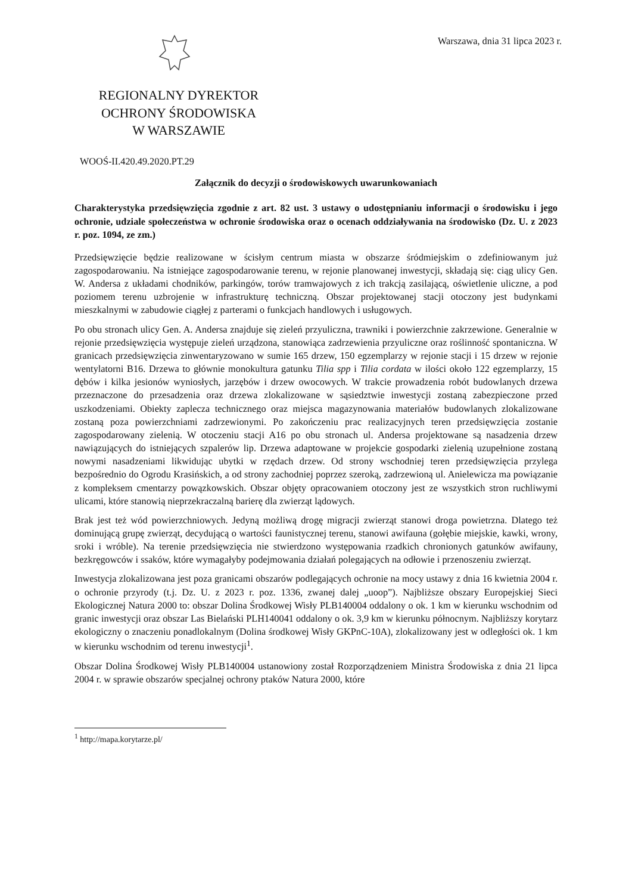Warszawa, dnia 31 lipca 2023 r.
REGIONALNY DYREKTOR
OCHRONY ŚRODOWISKA
W WARSZAWIE
WOOŚ-II.420.49.2020.PT.29
Załącznik do decyzji o środowiskowych uwarunkowaniach
Charakterystyka przedsięwzięcia zgodnie z art. 82 ust. 3 ustawy o udostępnianiu informacji o środowisku i jego ochronie, udziale społeczeństwa w ochronie środowiska oraz o ocenach oddziaływania na środowisko (Dz. U. z 2023 r. poz. 1094, ze zm.)
Przedsięwzięcie będzie realizowane w ścisłym centrum miasta w obszarze śródmiejskim o zdefiniowanym już zagospodarowaniu. Na istniejące zagospodarowanie terenu, w rejonie planowanej inwestycji, składają się: ciąg ulicy Gen. W. Andersa z układami chodników, parkingów, torów tramwajowych z ich trakcją zasilającą, oświetlenie uliczne, a pod poziomem terenu uzbrojenie w infrastrukturę techniczną. Obszar projektowanej stacji otoczony jest budynkami mieszkalnymi w zabudowie ciągłej z parterami o funkcjach handlowych i usługowych.
Po obu stronach ulicy Gen. A. Andersa znajduje się zieleń przyuliczna, trawniki i powierzchnie zakrzewione. Generalnie w rejonie przedsięwzięcia występuje zieleń urządzona, stanowiąca zadrzewienia przyuliczne oraz roślinność spontaniczna. W granicach przedsięwzięcia zinwentaryzowano w sumie 165 drzew, 150 egzemplarzy w rejonie stacji i 15 drzew w rejonie wentylatorni B16. Drzewa to głównie monokultura gatunku Tilia spp i Tilia cordata w ilości około 122 egzemplarzy, 15 dębów i kilka jesionów wyniosłych, jarzębów i drzew owocowych. W trakcie prowadzenia robót budowlanych drzewa przeznaczone do przesadzenia oraz drzewa zlokalizowane w sąsiedztwie inwestycji zostaną zabezpieczone przed uszkodzeniami. Obiekty zaplecza technicznego oraz miejsca magazynowania materiałów budowlanych zlokalizowane zostaną poza powierzchniami zadrzewionymi. Po zakończeniu prac realizacyjnych teren przedsięwzięcia zostanie zagospodarowany zielenią. W otoczeniu stacji A16 po obu stronach ul. Andersa projektowane są nasadzenia drzew nawiązujących do istniejących szpalerów lip. Drzewa adaptowane w projekcie gospodarki zielenią uzupełnione zostaną nowymi nasadzeniami likwidując ubytki w rzędach drzew. Od strony wschodniej teren przedsięwzięcia przylega bezpośrednio do Ogrodu Krasińskich, a od strony zachodniej poprzez szeroką, zadrzewioną ul. Anielewicza ma powiązanie z kompleksem cmentarzy powązkowskich. Obszar objęty opracowaniem otoczony jest ze wszystkich stron ruchliwymi ulicami, które stanowią nieprzekraczalną barierę dla zwierząt lądowych.
Brak jest też wód powierzchniowych. Jedyną możliwą drogę migracji zwierząt stanowi droga powietrzna. Dlatego też dominującą grupę zwierząt, decydującą o wartości faunistycznej terenu, stanowi awifauna (gołębie miejskie, kawki, wrony, sroki i wróble). Na terenie przedsięwzięcia nie stwierdzono występowania rzadkich chronionych gatunków awifauny, bezkręgowców i ssaków, które wymagałyby podejmowania działań polegających na odłowie i przenoszeniu zwierząt.
Inwestycja zlokalizowana jest poza granicami obszarów podlegających ochronie na mocy ustawy z dnia 16 kwietnia 2004 r. o ochronie przyrody (t.j. Dz. U. z 2023 r. poz. 1336, zwanej dalej „uoop”). Najbliższe obszary Europejskiej Sieci Ekologicznej Natura 2000 to: obszar Dolina Środkowej Wisły PLB140004 oddalony o ok. 1 km w kierunku wschodnim od granic inwestycji oraz obszar Las Bielański PLH140041 oddalony o ok. 3,9 km w kierunku północnym. Najbliższy korytarz ekologiczny o znaczeniu ponadlokalnym (Dolina środkowej Wisły GKPnC-10A), zlokalizowany jest w odległości ok. 1 km w kierunku wschodnim od terenu inwestycji<sup>1</sup>.
Obszar Dolina Środkowej Wisły PLB140004 ustanowiony został Rozporządzeniem Ministra Środowiska z dnia 21 lipca 2004 r. w sprawie obszarów specjalnej ochrony ptaków Natura 2000, które
<sup>1</sup> http://mapa.korytarze.pl/